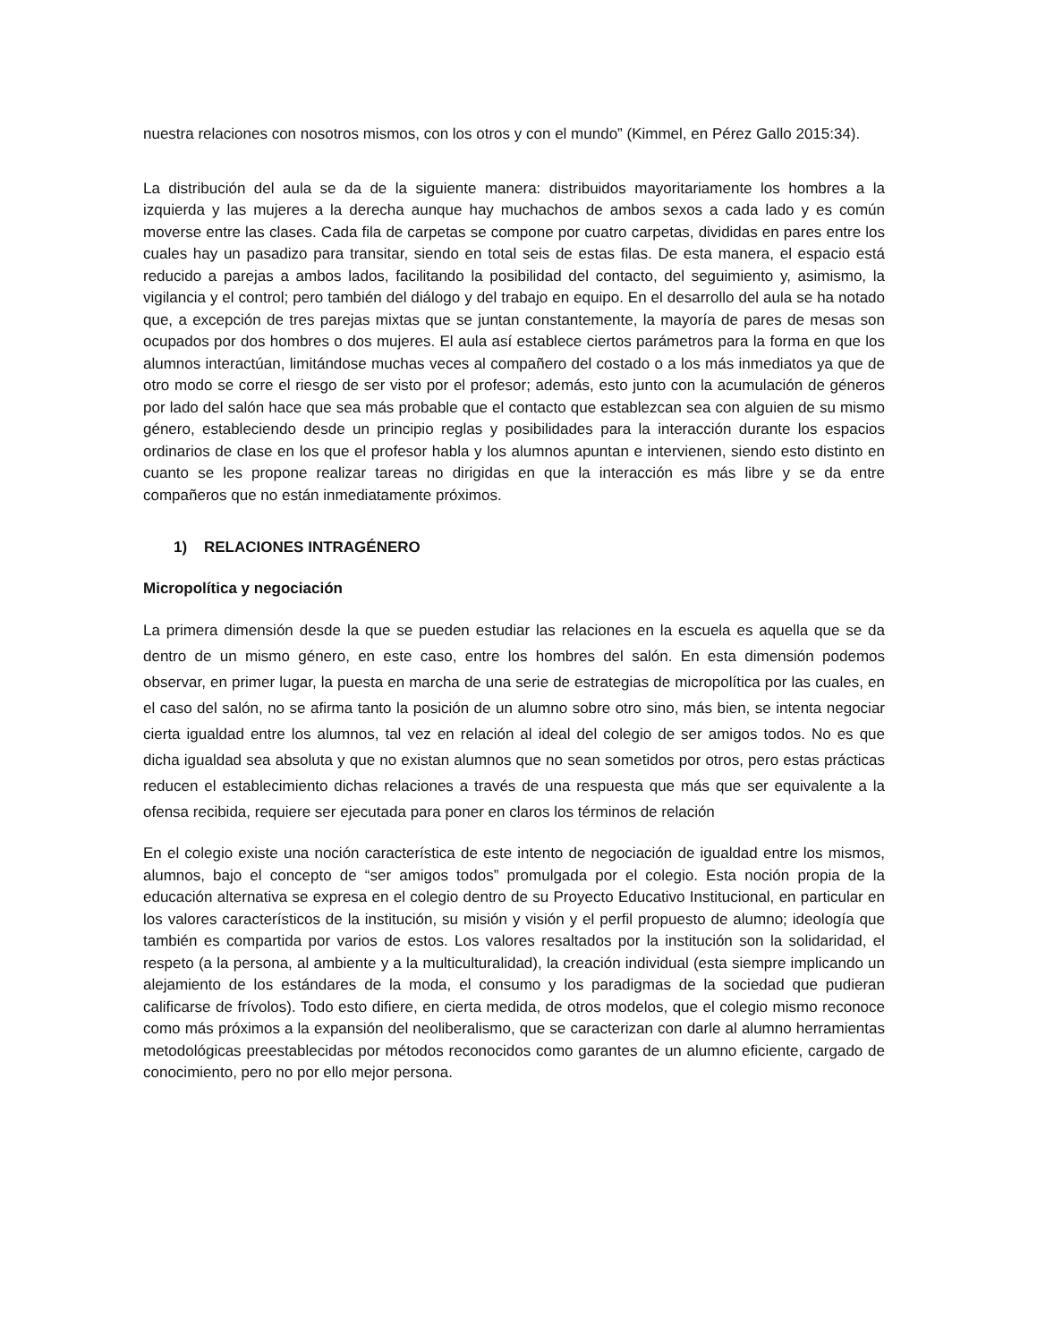nuestra relaciones con nosotros mismos, con los otros y con el mundo” (Kimmel, en Pérez Gallo 2015:34).
La distribución del aula se da de la siguiente manera: distribuidos mayoritariamente los hombres a la izquierda y las mujeres a la derecha aunque hay muchachos de ambos sexos a cada lado y es común moverse entre las clases. Cada fila de carpetas se compone por cuatro carpetas, divididas en pares entre los cuales hay un pasadizo para transitar, siendo en total seis de estas filas. De esta manera, el espacio está reducido a parejas a ambos lados, facilitando la posibilidad del contacto, del seguimiento y, asimismo, la vigilancia y el control; pero también del diálogo y del trabajo en equipo. En el desarrollo del aula se ha notado que, a excepción de tres parejas mixtas que se juntan constantemente, la mayoría de pares de mesas son ocupados por dos hombres o dos mujeres. El aula así establece ciertos parámetros para la forma en que los alumnos interactúan, limitándose muchas veces al compañero del costado o a los más inmediatos ya que de otro modo se corre el riesgo de ser visto por el profesor; además, esto junto con la acumulación de géneros por lado del salón hace que sea más probable que el contacto que establezcan sea con alguien de su mismo género, estableciendo desde un principio reglas y posibilidades para la interacción durante los espacios ordinarios de clase en los que el profesor habla y los alumnos apuntan e intervienen, siendo esto distinto en cuanto se les propone realizar tareas no dirigidas en que la interacción es más libre y se da entre compañeros que no están inmediatamente próximos.
1) RELACIONES INTRAGÉNERO
Micropolítica y negociación
La primera dimensión desde la que se pueden estudiar las relaciones en la escuela es aquella que se da dentro de un mismo género, en este caso, entre los hombres del salón. En esta dimensión podemos observar, en primer lugar, la puesta en marcha de una serie de estrategias de micropolítica por las cuales, en el caso del salón, no se afirma tanto la posición de un alumno sobre otro sino, más bien, se intenta negociar cierta igualdad entre los alumnos, tal vez en relación al ideal del colegio de ser amigos todos. No es que dicha igualdad sea absoluta y que no existan alumnos que no sean sometidos por otros, pero estas prácticas reducen el establecimiento dichas relaciones a través de una respuesta que más que ser equivalente a la ofensa recibida, requiere ser ejecutada para poner en claros los términos de relación
En el colegio existe una noción característica de este intento de negociación de igualdad entre los mismos, alumnos, bajo el concepto de “ser amigos todos” promulgada por el colegio. Esta noción propia de la educación alternativa se expresa en el colegio dentro de su Proyecto Educativo Institucional, en particular en los valores característicos de la institución, su misión y visión y el perfil propuesto de alumno; ideología que también es compartida por varios de estos. Los valores resaltados por la institución son la solidaridad, el respeto (a la persona, al ambiente y a la multiculturalidad), la creación individual (esta siempre implicando un alejamiento de los estándares de la moda, el consumo y los paradigmas de la sociedad que pudieran calificarse de frívolos). Todo esto difiere, en cierta medida, de otros modelos, que el colegio mismo reconoce como más próximos a la expansión del neoliberalismo, que se caracterizan con darle al alumno herramientas metodológicas preestablecidas por métodos reconocidos como garantes de un alumno eficiente, cargado de conocimiento, pero no por ello mejor persona.